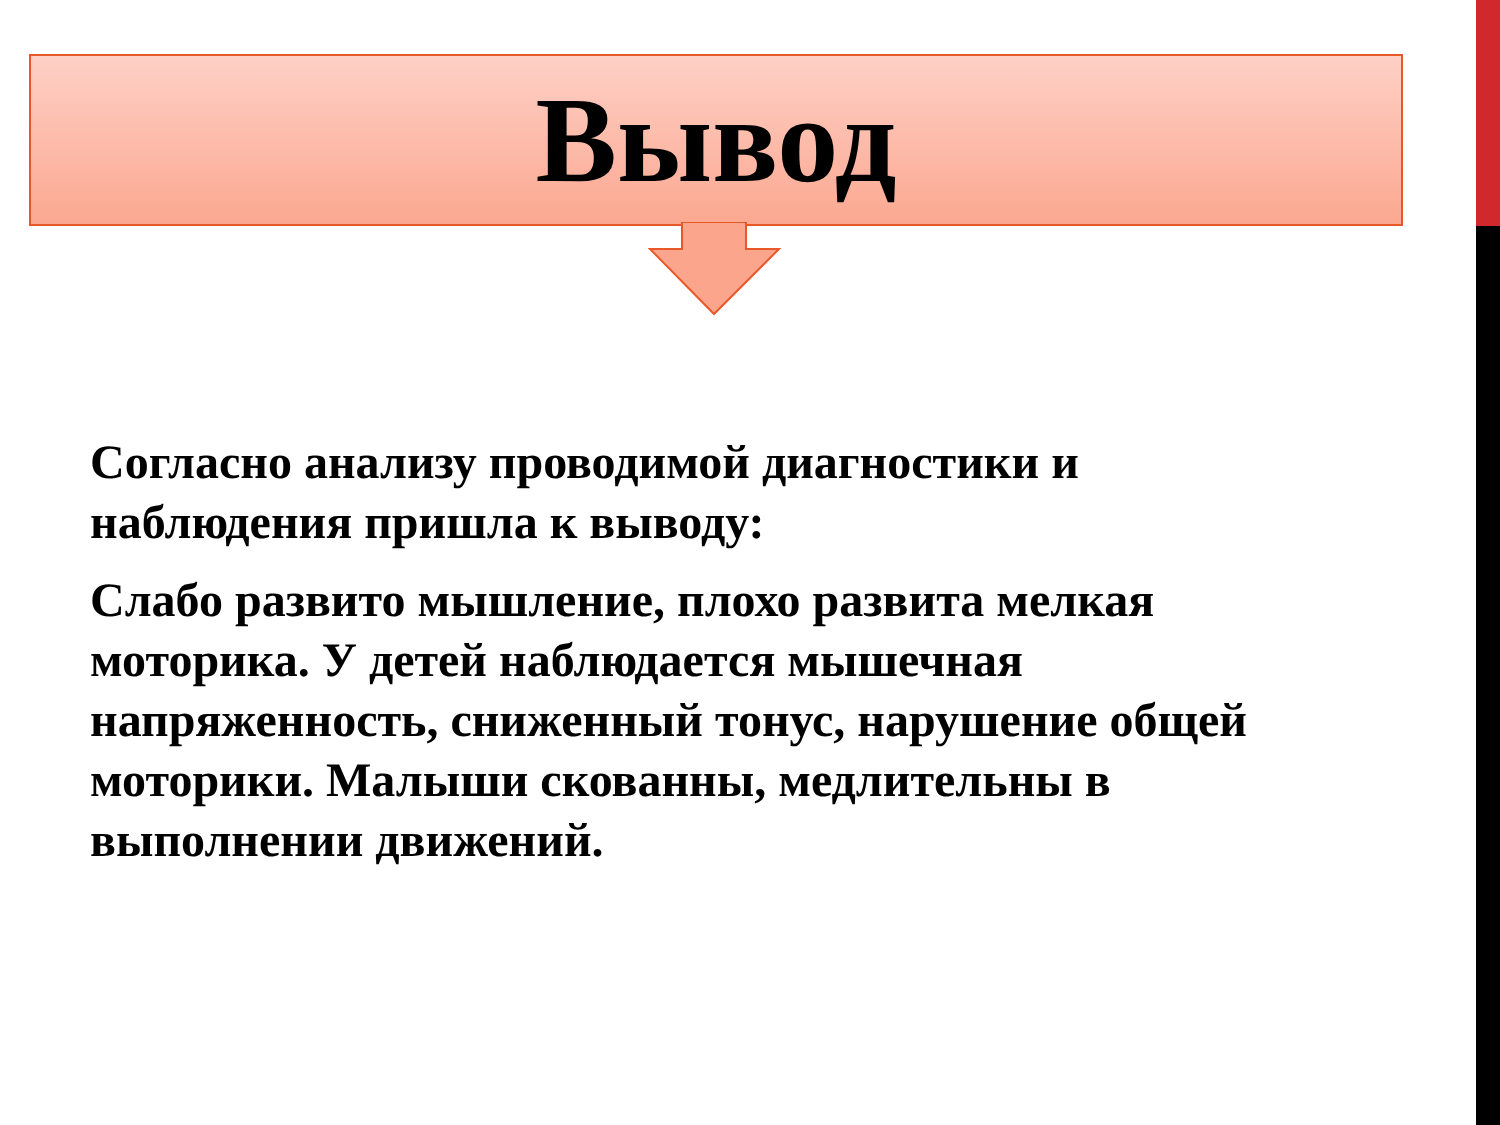Вывод
Согласно анализу проводимой диагностики и наблюдения пришла к выводу:
Слабо развито мышление, плохо развита мелкая моторика. У детей наблюдается мышечная напряженность, сниженный тонус, нарушение общей моторики. Малыши скованны, медлительны в выполнении движений.